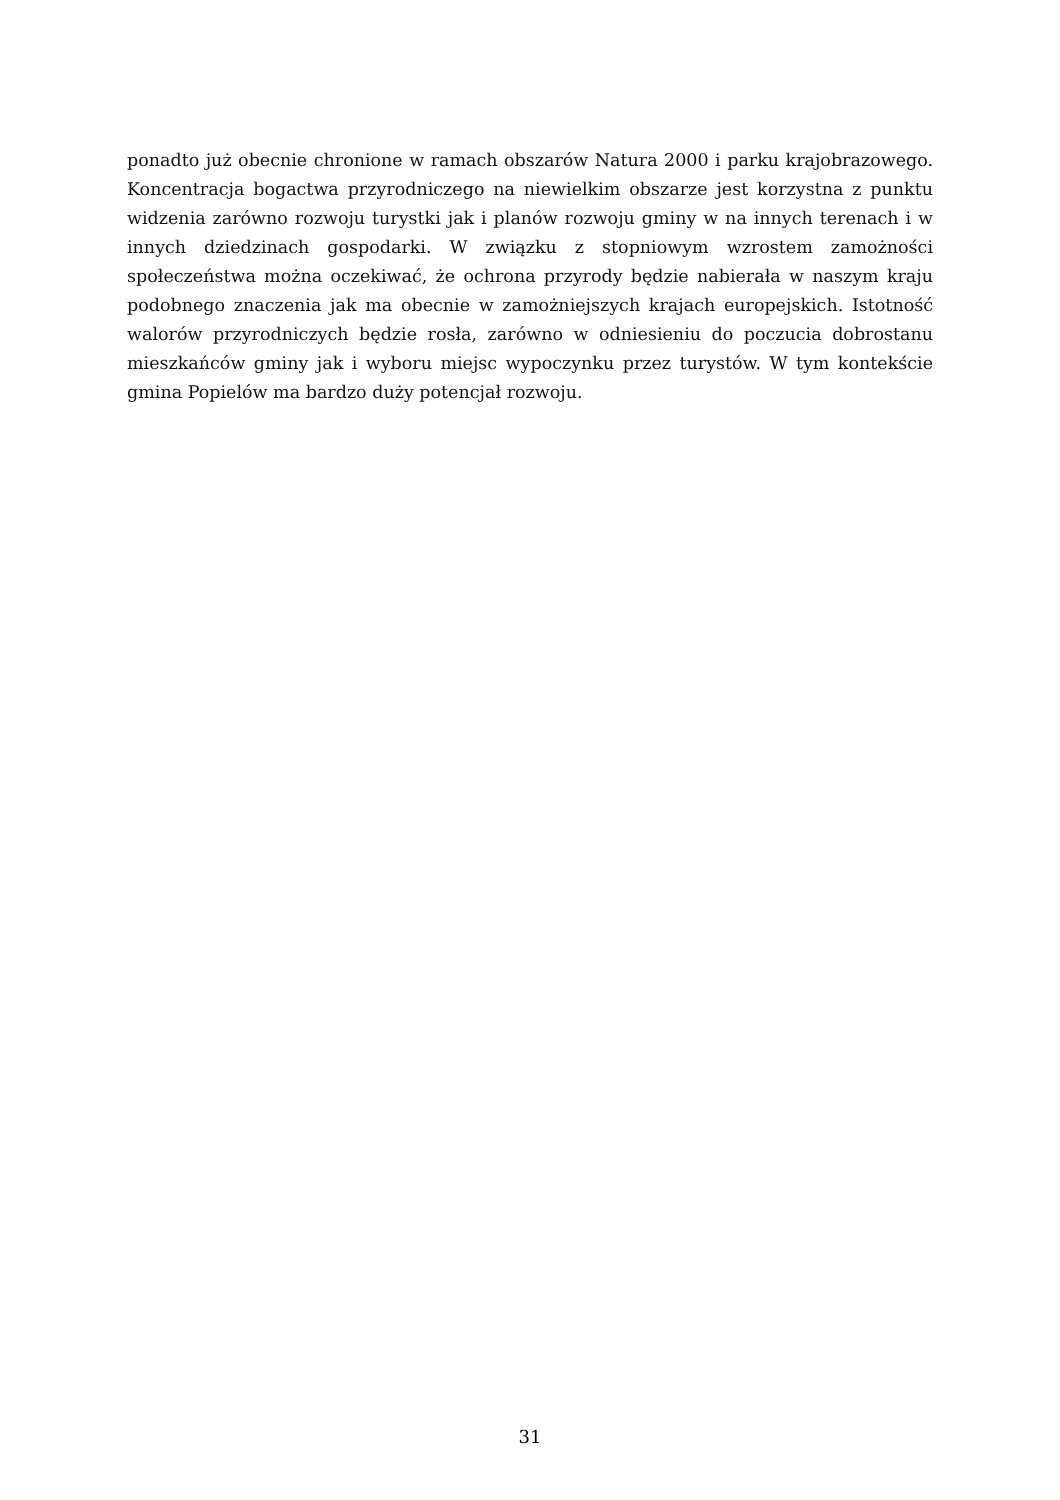ponadto już obecnie chronione w ramach obszarów Natura 2000 i parku krajobrazowego. Koncentracja bogactwa przyrodniczego na niewielkim obszarze jest korzystna z punktu widzenia zarówno rozwoju turystki jak i planów rozwoju gminy w na innych terenach i w innych dziedzinach gospodarki. W związku z stopniowym wzrostem zamożności społeczeństwa można oczekiwać, że ochrona przyrody będzie nabierała w naszym kraju podobnego znaczenia jak ma obecnie w zamożniejszych krajach europejskich. Istotność walorów przyrodniczych będzie rosła, zarówno w odniesieniu do poczucia dobrostanu mieszkańców gminy jak i wyboru miejsc wypoczynku przez turystów. W tym kontekście gmina Popielów ma bardzo duży potencjał rozwoju.
31